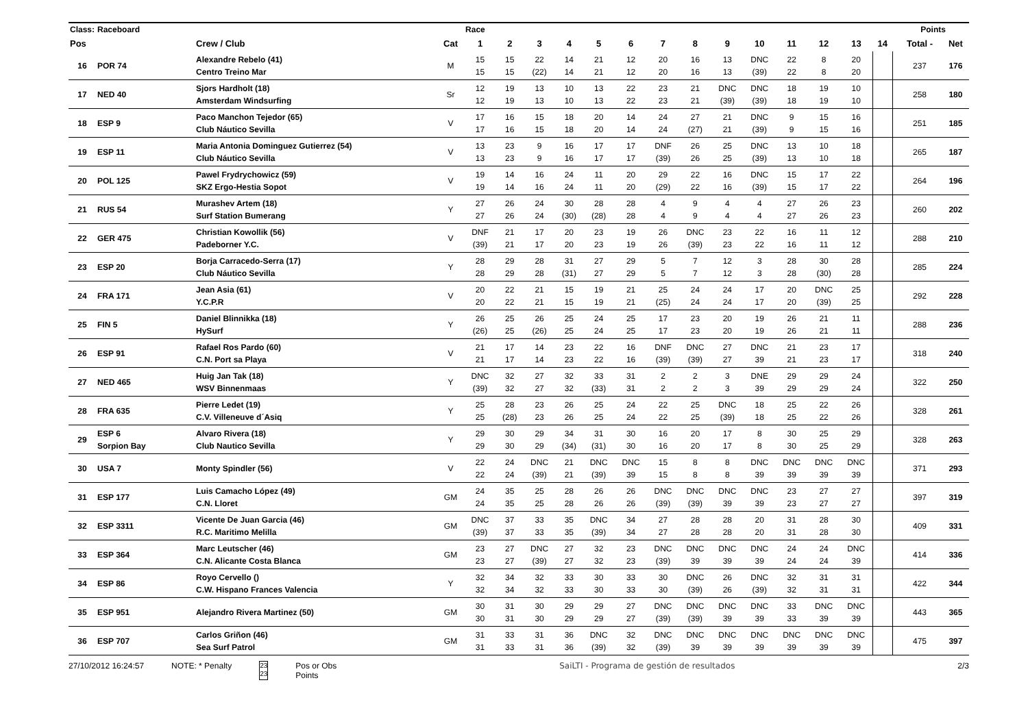| Class: | Raceboard | | | Race | | | | | | | | | | | | | | | Points | |
| Pos | | Crew / Club | Cat | 1 | 2 | 3 | 4 | 5 | 6 | 7 | 8 | 9 | 10 | 11 | 12 | 13 | 14 | | Total - | Net |
| 16 | POR 74 | Alexandre Rebelo (41) Centro Treino Mar | M | 15 15 | 15 15 | 22 (22) | 14 14 | 21 21 | 12 12 | 20 20 | 16 16 | 13 13 | DNC (39) | 22 22 | 8 8 | 20 20 | | | 237 | 176 |
| 17 | NED 40 | Sjors Hardholt (18) Amsterdam Windsurfing | Sr | 12 12 | 19 19 | 13 13 | 10 10 | 13 13 | 22 22 | 23 23 | 21 21 | DNC (39) | DNC (39) | 18 18 | 19 19 | 10 10 | | | 258 | 180 |
| 18 | ESP 9 | Paco Manchon Tejedor (65) Club Náutico Sevilla | V | 17 17 | 16 16 | 15 15 | 18 18 | 20 20 | 14 14 | 24 24 | 27 (27) | 21 21 | DNC (39) | 9 9 | 15 15 | 16 16 | | | 251 | 185 |
| 19 | ESP 11 | Maria Antonia Dominguez Gutierrez (54) Club Náutico Sevilla | V | 13 13 | 23 23 | 9 9 | 16 16 | 17 17 | 17 17 | DNF (39) | 26 26 | 25 25 | DNC (39) | 13 13 | 10 10 | 18 18 | | | 265 | 187 |
| 20 | POL 125 | Pawel Frydrychowicz (59) SKZ Ergo-Hestia Sopot | V | 19 19 | 14 14 | 16 16 | 24 24 | 11 11 | 20 20 | 29 (29) | 22 22 | 16 16 | DNC (39) | 15 15 | 17 17 | 22 22 | | | 264 | 196 |
| 21 | RUS 54 | Murashev Artem (18) Surf Station Bumerang | Y | 27 27 | 26 26 | 24 24 | 30 (30) | 28 (28) | 28 28 | 4 4 | 9 9 | 4 4 | 4 4 | 27 27 | 26 26 | 23 23 | | | 260 | 202 |
| 22 | GER 475 | Christian Kowollik (56) Padeborner Y.C. | V | DNF (39) | 21 21 | 17 17 | 20 20 | 23 23 | 19 19 | 26 26 | DNC (39) | 23 23 | 22 22 | 16 16 | 11 11 | 12 12 | | | 288 | 210 |
| 23 | ESP 20 | Borja Carracedo-Serra (17) Club Náutico Sevilla | Y | 28 28 | 29 29 | 28 28 | 31 (31) | 27 27 | 29 29 | 5 5 | 7 7 | 12 12 | 3 3 | 28 28 | 30 (30) | 28 28 | | | 285 | 224 |
| 24 | FRA 171 | Jean Asia (61) Y.C.P.R | V | 20 20 | 22 22 | 21 21 | 15 15 | 19 19 | 21 21 | 25 (25) | 24 24 | 24 24 | 17 17 | 20 20 | DNC (39) | 25 25 | | | 292 | 228 |
| 25 | FIN 5 | Daniel Blinnikka (18) HySurf | Y | 26 (26) | 25 25 | 26 (26) | 25 25 | 24 24 | 25 25 | 17 17 | 23 23 | 20 20 | 19 19 | 26 26 | 21 21 | 11 11 | | | 288 | 236 |
| 26 | ESP 91 | Rafael Ros Pardo (60) C.N. Port sa Playa | V | 21 21 | 17 17 | 14 14 | 23 23 | 22 22 | 16 16 | DNF (39) | DNC (39) | 27 27 | DNC 39 | 21 21 | 23 23 | 17 17 | | | 318 | 240 |
| 27 | NED 465 | Huig Jan Tak (18) WSV Binnenmaas | Y | DNC (39) | 32 32 | 27 27 | 32 32 | 33 (33) | 31 31 | 2 2 | 2 2 | 3 3 | DNE 39 | 29 29 | 29 29 | 24 24 | | | 322 | 250 |
| 28 | FRA 635 | Pierre Ledet (19) C.V. Villeneuve d´Asiq | Y | 25 25 | 28 (28) | 23 23 | 26 26 | 25 25 | 24 24 | 22 22 | 25 25 | DNC (39) | 18 18 | 25 25 | 22 22 | 26 26 | | | 328 | 261 |
| 29 | ESP 6 Sorpion Bay | Alvaro Rivera (18) Club Nautico Sevilla | Y | 29 29 | 30 30 | 29 29 | 34 (34) | 31 (31) | 30 30 | 16 16 | 20 20 | 17 17 | 8 8 | 30 30 | 25 25 | 29 29 | | | 328 | 263 |
| 30 | USA 7 | Monty Spindler (56) | V | 22 22 | 24 24 | DNC (39) | 21 21 | DNC (39) | DNC 39 | 15 15 | 8 8 | 8 8 | DNC 39 | DNC 39 | DNC 39 | DNC 39 | | | 371 | 293 |
| 31 | ESP 177 | Luis Camacho López (49) C.N. Lloret | GM | 24 24 | 35 35 | 25 25 | 28 28 | 26 26 | 26 26 | DNC (39) | DNC (39) | DNC 39 | DNC 39 | 23 23 | 27 27 | 27 27 | | | 397 | 319 |
| 32 | ESP 3311 | Vicente De Juan Garcia (46) R.C. Maritimo Melilla | GM | DNC (39) | 37 37 | 33 33 | 35 35 | DNC (39) | 34 34 | 27 27 | 28 28 | 28 28 | 20 20 | 31 31 | 28 28 | 30 30 | | | 409 | 331 |
| 33 | ESP 364 | Marc Leutscher (46) C.N. Alicante Costa Blanca | GM | 23 23 | 27 27 | DNC (39) | 27 27 | 32 32 | 23 23 | DNC (39) | DNC 39 | DNC 39 | DNC 39 | 24 24 | 24 24 | DNC 39 | | | 414 | 336 |
| 34 | ESP 86 | Royo Cervello () C.W. Hispano Frances Valencia | Y | 32 32 | 34 34 | 32 32 | 33 33 | 30 30 | 33 33 | 30 30 | DNC (39) | 26 26 | DNC (39) | 32 32 | 31 31 | 31 31 | | | 422 | 344 |
| 35 | ESP 951 | Alejandro Rivera Martinez (50) | GM | 30 30 | 31 31 | 30 30 | 29 29 | 29 29 | 27 27 | DNC (39) | DNC (39) | DNC 39 | DNC 39 | 33 33 | DNC 39 | DNC 39 | | | 443 | 365 |
| 36 | ESP 707 | Carlos Griñon (46) Sea Surf Patrol | GM | 31 31 | 33 33 | 31 31 | 36 36 | DNC (39) | 32 32 | DNC (39) | DNC 39 | DNC 39 | DNC 39 | DNC 39 | DNC 39 | DNC 39 | | | 475 | 397 |
27/10/2012 16:24:57 NOTE: * Penalty 23
23 Pos or Obs
Points SaiLTI - Programa de gestión de resultados 2/3